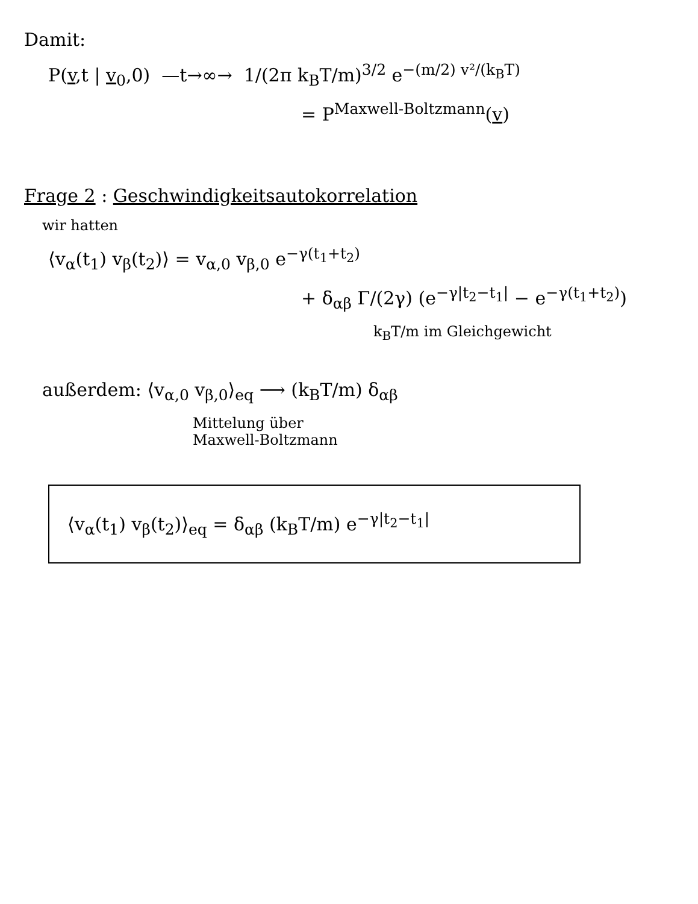Damit:
P(v,t | v<sub>0</sub>,0) —t→∞→ 1/(2π k<sub>B</sub>T/m)<sup>3/2</sup> e<sup>−(m/2) v²/(k<sub>B</sub>T)</sup>
= P<sup>Maxwell-Boltzmann</sup>(v)
Frage 2 : Geschwindigkeitsautokorrelation
wir hatten
⟨v<sub>α</sub>(t<sub>1</sub>) v<sub>β</sub>(t<sub>2</sub>)⟩ = v<sub>α,0</sub> v<sub>β,0</sub> e<sup>−γ(t<sub>1</sub>+t<sub>2</sub>)</sup>
+ δ<sub>αβ</sub> Γ/(2γ) (e<sup>−γ|t<sub>2</sub>−t<sub>1</sub>|</sup> − e<sup>−γ(t<sub>1</sub>+t<sub>2</sub>)</sup>)
k<sub>B</sub>T/m im Gleichgewicht
außerdem: ⟨v<sub>α,0</sub> v<sub>β,0</sub>⟩<sub>eq</sub> ⟶ (k<sub>B</sub>T/m) δ<sub>αβ</sub>
Mittelung über
Maxwell-Boltzmann
⟨v<sub>α</sub>(t<sub>1</sub>) v<sub>β</sub>(t<sub>2</sub>)⟩<sub>eq</sub> = δ<sub>αβ</sub> (k<sub>B</sub>T/m) e<sup>−γ|t<sub>2</sub>−t<sub>1</sub>|</sup>